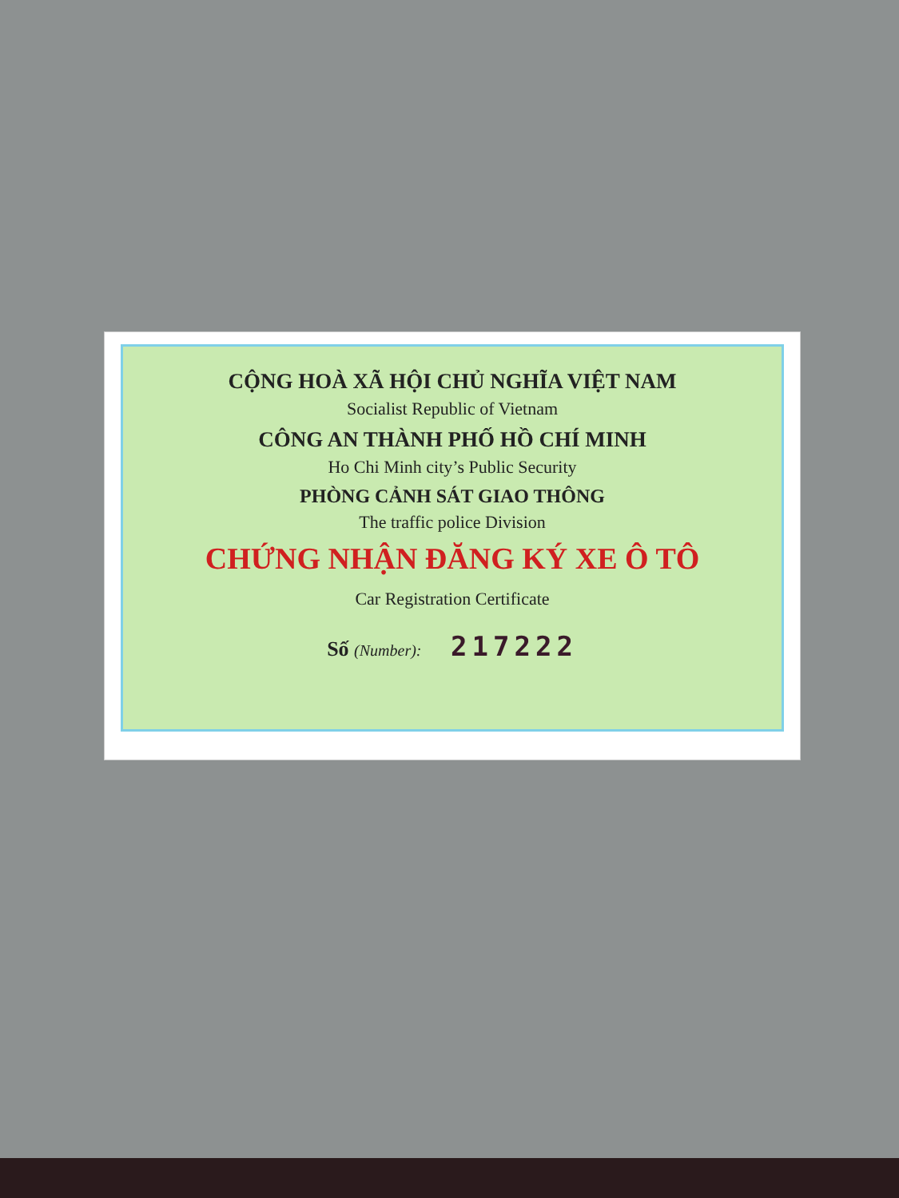CỘNG HOÀ XÃ HỘI CHỦ NGHĨA VIỆT NAM
Socialist Republic of Vietnam
CÔNG AN THÀNH PHỐ HỒ CHÍ MINH
Ho Chi Minh city’s Public Security
PHÒNG CẢNH SÁT GIAO THÔNG
The traffic police Division
CHỨNG NHẬN ĐĂNG KÝ XE Ô TÔ
Car Registration Certificate
Số (Number): 217222